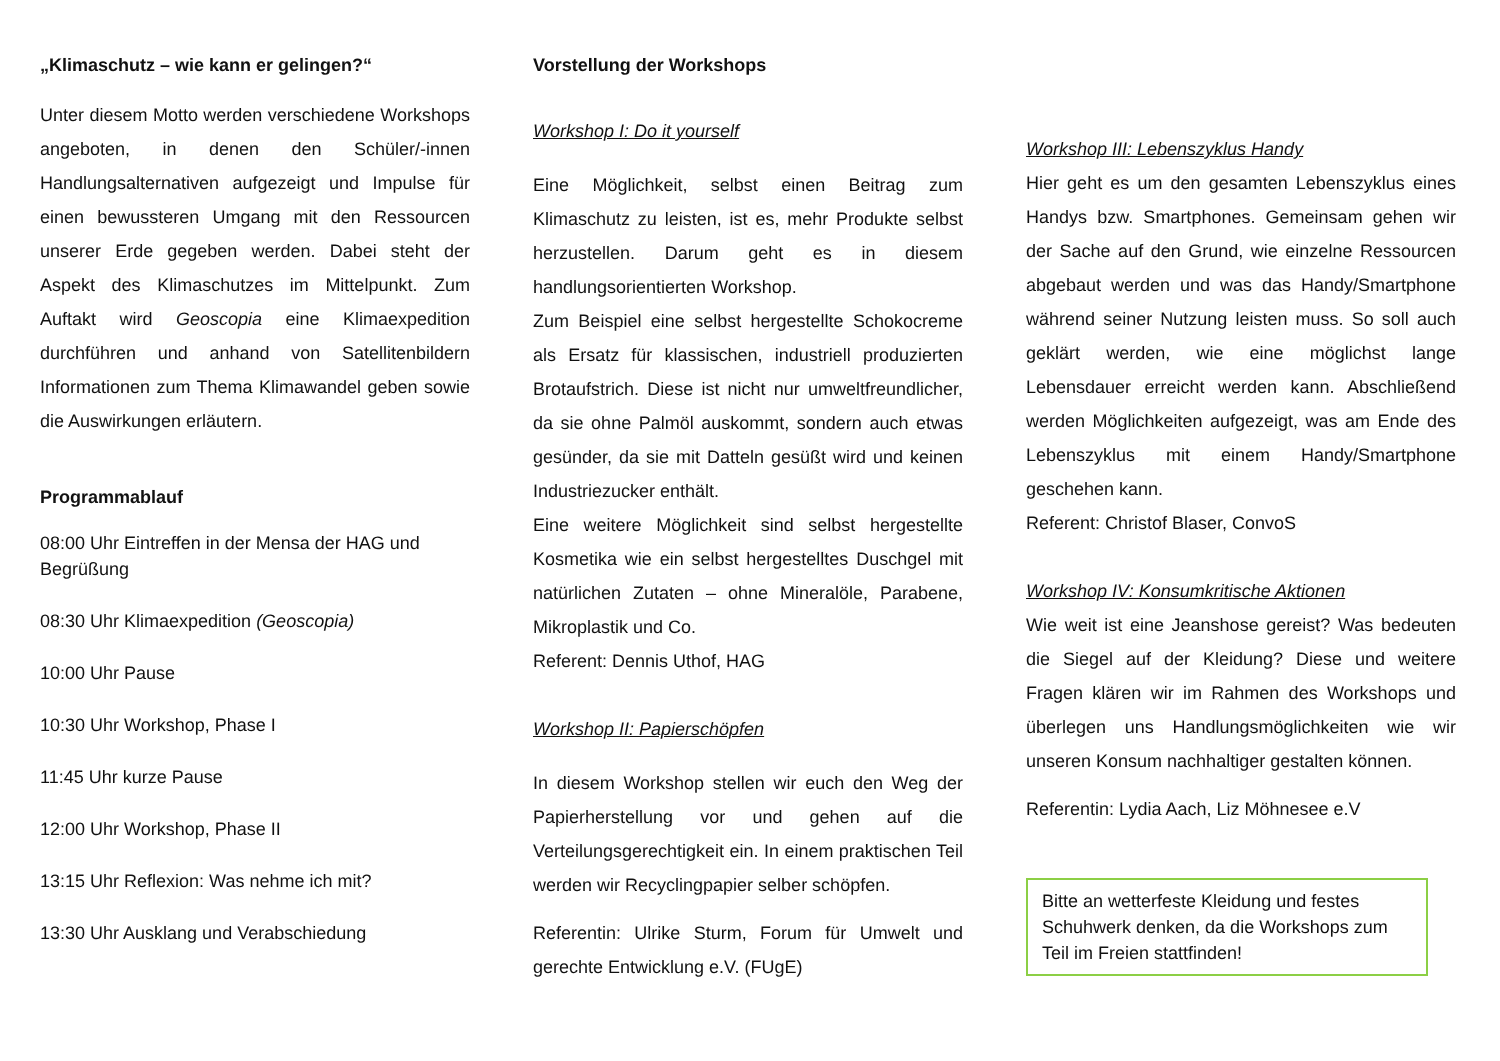„Klimaschutz – wie kann er gelingen?“
Unter diesem Motto werden verschiedene Workshops angeboten, in denen den Schüler/-innen Handlungsalternativen aufgezeigt und Impulse für einen bewussteren Umgang mit den Ressourcen unserer Erde gegeben werden. Dabei steht der Aspekt des Klimaschutzes im Mittelpunkt. Zum Auftakt wird Geoscopia eine Klimaexpedition durchführen und anhand von Satellitenbildern Informationen zum Thema Klimawandel geben sowie die Auswirkungen erläutern.
Programmablauf
08:00 Uhr Eintreffen in der Mensa der HAG und Begrüßung
08:30 Uhr Klimaexpedition (Geoscopia)
10:00 Uhr Pause
10:30 Uhr Workshop, Phase I
11:45 Uhr kurze Pause
12:00 Uhr Workshop, Phase II
13:15 Uhr Reflexion: Was nehme ich mit?
13:30 Uhr Ausklang und Verabschiedung
Vorstellung der Workshops
Workshop I: Do it yourself
Eine Möglichkeit, selbst einen Beitrag zum Klimaschutz zu leisten, ist es, mehr Produkte selbst herzustellen. Darum geht es in diesem handlungsorientierten Workshop.
Zum Beispiel eine selbst hergestellte Schokocreme als Ersatz für klassischen, industriell produzierten Brotaufstrich. Diese ist nicht nur umweltfreundlicher, da sie ohne Palmöl auskommt, sondern auch etwas gesünder, da sie mit Datteln gesüßt wird und keinen Industriezucker enthält.
Eine weitere Möglichkeit sind selbst hergestellte Kosmetika wie ein selbst hergestelltes Duschgel mit natürlichen Zutaten – ohne Mineralöle, Parabene, Mikroplastik und Co.
Referent: Dennis Uthof, HAG
Workshop II: Papierschöpfen
In diesem Workshop stellen wir euch den Weg der Papierherstellung vor und gehen auf die Verteilungsgerechtigkeit ein. In einem praktischen Teil werden wir Recyclingpapier selber schöpfen.
Referentin: Ulrike Sturm, Forum für Umwelt und gerechte Entwicklung e.V. (FUgE)
Workshop III: Lebenszyklus Handy
Hier geht es um den gesamten Lebenszyklus eines Handys bzw. Smartphones. Gemeinsam gehen wir der Sache auf den Grund, wie einzelne Ressourcen abgebaut werden und was das Handy/Smartphone während seiner Nutzung leisten muss. So soll auch geklärt werden, wie eine möglichst lange Lebensdauer erreicht werden kann. Abschließend werden Möglichkeiten aufgezeigt, was am Ende des Lebenszyklus mit einem Handy/Smartphone geschehen kann.
Referent: Christof Blaser, ConvoS
Workshop IV: Konsumkritische Aktionen
Wie weit ist eine Jeanshose gereist? Was bedeuten die Siegel auf der Kleidung? Diese und weitere Fragen klären wir im Rahmen des Workshops und überlegen uns Handlungsmöglichkeiten wie wir unseren Konsum nachhaltiger gestalten können.
Referentin: Lydia Aach, Liz Möhnesee e.V
Bitte an wetterfeste Kleidung und festes Schuhwerk denken, da die Workshops zum Teil im Freien stattfinden!